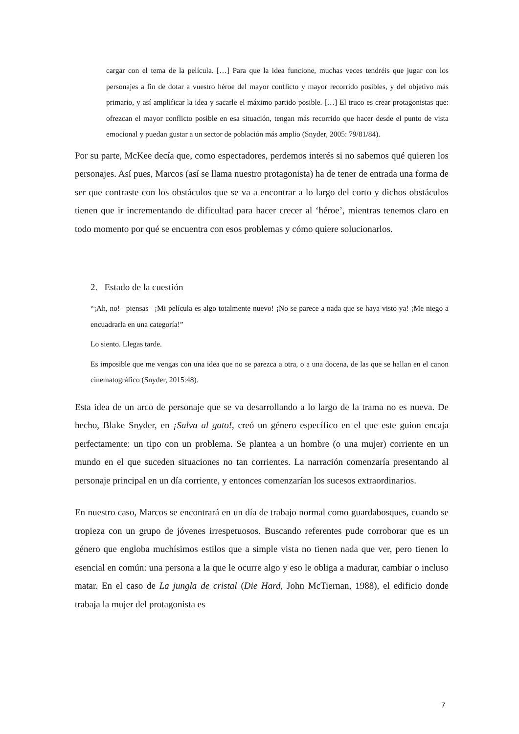cargar con el tema de la película. […] Para que la idea funcione, muchas veces tendréis que jugar con los personajes a fin de dotar a vuestro héroe del mayor conflicto y mayor recorrido posibles, y del objetivo más primario, y así amplificar la idea y sacarle el máximo partido posible. […] El truco es crear protagonistas que: ofrezcan el mayor conflicto posible en esa situación, tengan más recorrido que hacer desde el punto de vista emocional y puedan gustar a un sector de población más amplio (Snyder, 2005: 79/81/84).
Por su parte, McKee decía que, como espectadores, perdemos interés si no sabemos qué quieren los personajes. Así pues, Marcos (así se llama nuestro protagonista) ha de tener de entrada una forma de ser que contraste con los obstáculos que se va a encontrar a lo largo del corto y dichos obstáculos tienen que ir incrementando de dificultad para hacer crecer al ‘héroe’, mientras tenemos claro en todo momento por qué se encuentra con esos problemas y cómo quiere solucionarlos.
2. Estado de la cuestión
“¡Ah, no! –piensas– ¡Mi película es algo totalmente nuevo! ¡No se parece a nada que se haya visto ya! ¡Me niego a encuadrarla en una categoría!”
Lo siento. Llegas tarde.
Es imposible que me vengas con una idea que no se parezca a otra, o a una docena, de las que se hallan en el canon cinematográfico (Snyder, 2015:48).
Esta idea de un arco de personaje que se va desarrollando a lo largo de la trama no es nueva. De hecho, Blake Snyder, en ¡Salva al gato!, creó un género específico en el que este guion encaja perfectamente: un tipo con un problema. Se plantea a un hombre (o una mujer) corriente en un mundo en el que suceden situaciones no tan corrientes. La narración comenzaría presentando al personaje principal en un día corriente, y entonces comenzarían los sucesos extraordinarios.
En nuestro caso, Marcos se encontrará en un día de trabajo normal como guardabosques, cuando se tropieza con un grupo de jóvenes irrespetuosos. Buscando referentes pude corroborar que es un género que engloba muchísimos estilos que a simple vista no tienen nada que ver, pero tienen lo esencial en común: una persona a la que le ocurre algo y eso le obliga a madurar, cambiar o incluso matar. En el caso de La jungla de cristal (Die Hard, John McTiernan, 1988), el edificio donde trabaja la mujer del protagonista es
7